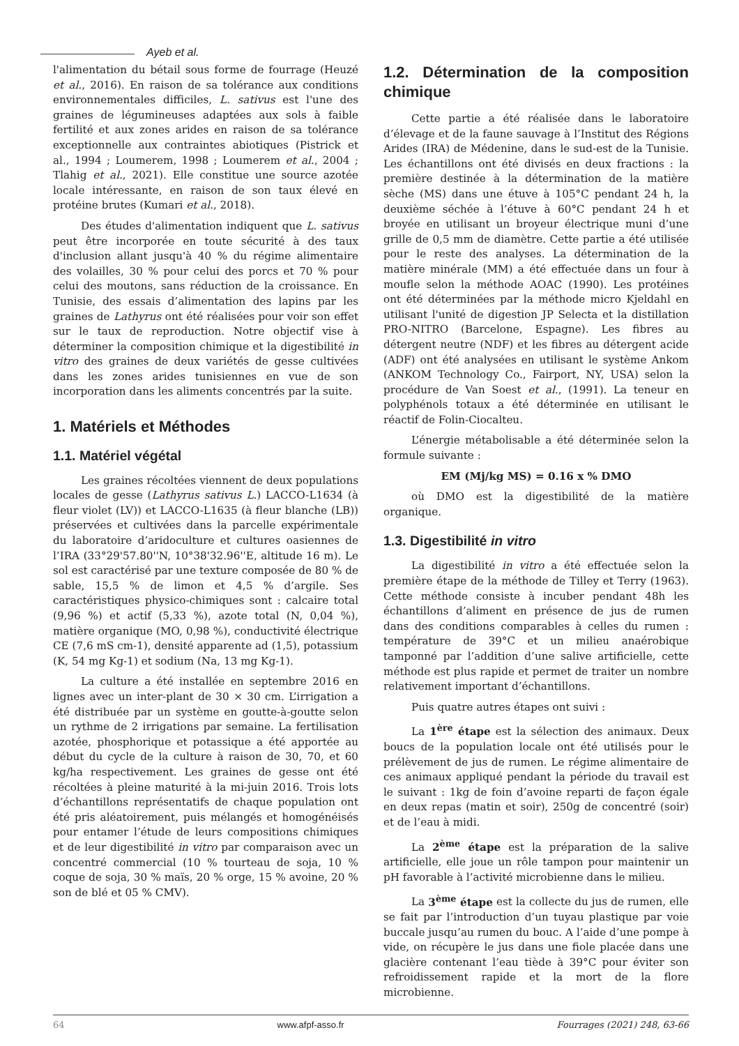Ayeb et al.
l'alimentation du bétail sous forme de fourrage (Heuzé et al., 2016). En raison de sa tolérance aux conditions environnementales difficiles, L. sativus est l'une des graines de légumineuses adaptées aux sols à faible fertilité et aux zones arides en raison de sa tolérance exceptionnelle aux contraintes abiotiques (Pistrick et al., 1994 ; Loumerem, 1998 ; Loumerem et al., 2004 ; Tlahig et al., 2021). Elle constitue une source azotée locale intéressante, en raison de son taux élevé en protéine brutes (Kumari et al., 2018).
Des études d'alimentation indiquent que L. sativus peut être incorporée en toute sécurité à des taux d'inclusion allant jusqu'à 40 % du régime alimentaire des volailles, 30 % pour celui des porcs et 70 % pour celui des moutons, sans réduction de la croissance. En Tunisie, des essais d’alimentation des lapins par les graines de Lathyrus ont été réalisées pour voir son effet sur le taux de reproduction. Notre objectif vise à déterminer la composition chimique et la digestibilité in vitro des graines de deux variétés de gesse cultivées dans les zones arides tunisiennes en vue de son incorporation dans les aliments concentrés par la suite.
1. Matériels et Méthodes
1.1. Matériel végétal
Les graines récoltées viennent de deux populations locales de gesse (Lathyrus sativus L.) LACCO-L1634 (à fleur violet (LV)) et LACCO-L1635 (à fleur blanche (LB)) préservées et cultivées dans la parcelle expérimentale du laboratoire d’aridoculture et cultures oasiennes de l’IRA (33°29'57.80''N, 10°38'32.96''E, altitude 16 m). Le sol est caractérisé par une texture composée de 80 % de sable, 15,5 % de limon et 4,5 % d’argile. Ses caractéristiques physico-chimiques sont : calcaire total (9,96 %) et actif (5,33 %), azote total (N, 0,04 %), matière organique (MO, 0,98 %), conductivité électrique CE (7,6 mS cm-1), densité apparente ad (1,5), potassium (K, 54 mg Kg-1) et sodium (Na, 13 mg Kg-1).
La culture a été installée en septembre 2016 en lignes avec un inter-plant de 30 × 30 cm. L’irrigation a été distribuée par un système en goutte-à-goutte selon un rythme de 2 irrigations par semaine. La fertilisation azotée, phosphorique et potassique a été apportée au début du cycle de la culture à raison de 30, 70, et 60 kg/ha respectivement. Les graines de gesse ont été récoltées à pleine maturité à la mi-juin 2016. Trois lots d’échantillons représentatifs de chaque population ont été pris aléatoirement, puis mélangés et homogénéisés pour entamer l’étude de leurs compositions chimiques et de leur digestibilité in vitro par comparaison avec un concentré commercial (10 % tourteau de soja, 10 % coque de soja, 30 % maïs, 20 % orge, 15 % avoine, 20 % son de blé et 05 % CMV).
1.2. Détermination de la composition chimique
Cette partie a été réalisée dans le laboratoire d’élevage et de la faune sauvage à l’Institut des Régions Arides (IRA) de Médenine, dans le sud-est de la Tunisie. Les échantillons ont été divisés en deux fractions : la première destinée à la détermination de la matière sèche (MS) dans une étuve à 105°C pendant 24 h, la deuxième séchée à l’étuve à 60°C pendant 24 h et broyée en utilisant un broyeur électrique muni d’une grille de 0,5 mm de diamètre. Cette partie a été utilisée pour le reste des analyses. La détermination de la matière minérale (MM) a été effectuée dans un four à moufle selon la méthode AOAC (1990). Les protéines ont été déterminées par la méthode micro Kjeldahl en utilisant l'unité de digestion JP Selecta et la distillation PRO-NITRO (Barcelone, Espagne). Les fibres au détergent neutre (NDF) et les fibres au détergent acide (ADF) ont été analysées en utilisant le système Ankom (ANKOM Technology Co., Fairport, NY, USA) selon la procédure de Van Soest et al., (1991). La teneur en polyphénols totaux a été déterminée en utilisant le réactif de Folin-Ciocalteu.
L’énergie métabolisable a été déterminée selon la formule suivante :
EM (Mj/kg MS) = 0.16 x % DMO
où DMO est la digestibilité de la matière organique.
1.3. Digestibilité in vitro
La digestibilité in vitro a été effectuée selon la première étape de la méthode de Tilley et Terry (1963). Cette méthode consiste à incuber pendant 48h les échantillons d’aliment en présence de jus de rumen dans des conditions comparables à celles du rumen : température de 39°C et un milieu anaérobique tamponné par l’addition d’une salive artificielle, cette méthode est plus rapide et permet de traiter un nombre relativement important d’échantillons.
Puis quatre autres étapes ont suivi :
La 1<sup>ère</sup> étape est la sélection des animaux. Deux boucs de la population locale ont été utilisés pour le prélèvement de jus de rumen. Le régime alimentaire de ces animaux appliqué pendant la période du travail est le suivant : 1kg de foin d’avoine reparti de façon égale en deux repas (matin et soir), 250g de concentré (soir) et de l’eau à midi.
La 2<sup>ème</sup> étape est la préparation de la salive artificielle, elle joue un rôle tampon pour maintenir un pH favorable à l’activité microbienne dans le milieu.
La 3<sup>ème</sup> étape est la collecte du jus de rumen, elle se fait par l’introduction d’un tuyau plastique par voie buccale jusqu’au rumen du bouc. A l’aide d’une pompe à vide, on récupère le jus dans une fiole placée dans une glacière contenant l’eau tiède à 39°C pour éviter son refroidissement rapide et la mort de la flore microbienne.
64 www.afpf-asso.fr Fourrages (2021) 248, 63-66